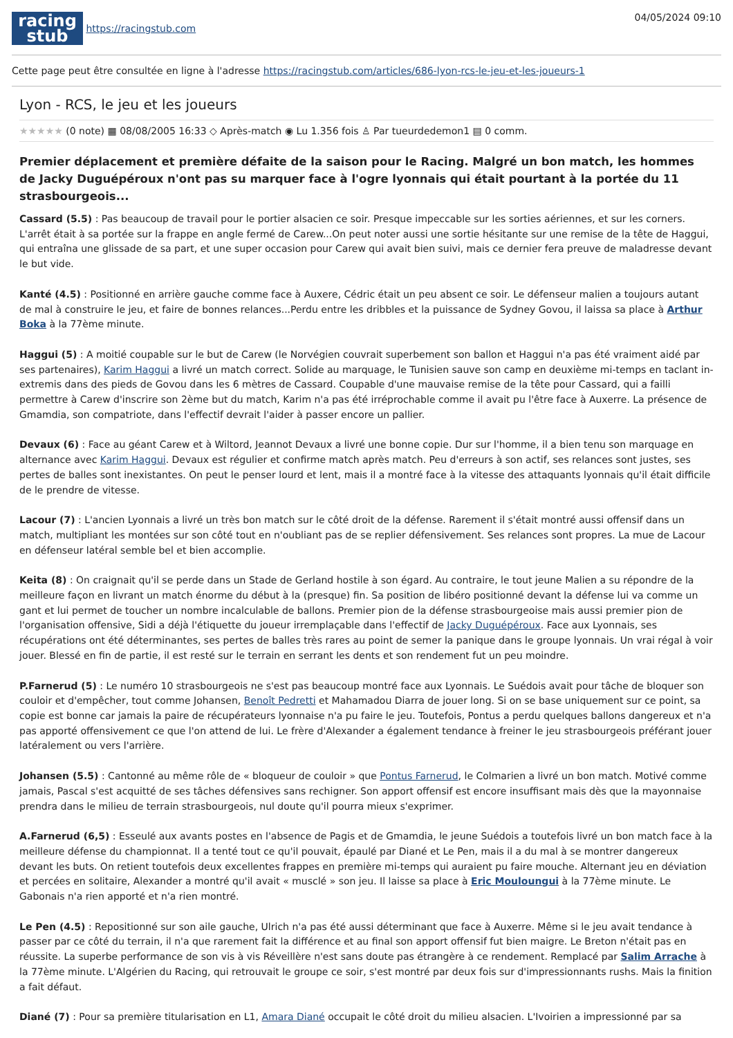racing
stub
https://racingstub.com
04/05/2024 09:10
Cette page peut être consultée en ligne à l'adresse https://racingstub.com/articles/686-lyon-rcs-le-jeu-et-les-joueurs-1
Lyon - RCS, le jeu et les joueurs
★★★★★ (0 note) ▦ 08/08/2005 16:33 ◇ Après-match ◉ Lu 1.356 fois ♙ Par tueurdedemon1 ▤ 0 comm.
Premier déplacement et première défaite de la saison pour le Racing. Malgré un bon match, les hommes de Jacky Duguépéroux n'ont pas su marquer face à l'ogre lyonnais qui était pourtant à la portée du 11 strasbourgeois...
Cassard (5.5) : Pas beaucoup de travail pour le portier alsacien ce soir. Presque impeccable sur les sorties aériennes, et sur les corners. L'arrêt était à sa portée sur la frappe en angle fermé de Carew...On peut noter aussi une sortie hésitante sur une remise de la tête de Haggui, qui entraîna une glissade de sa part, et une super occasion pour Carew qui avait bien suivi, mais ce dernier fera preuve de maladresse devant le but vide.
Kanté (4.5) : Positionné en arrière gauche comme face à Auxere, Cédric était un peu absent ce soir. Le défenseur malien a toujours autant de mal à construire le jeu, et faire de bonnes relances...Perdu entre les dribbles et la puissance de Sydney Govou, il laissa sa place à Arthur Boka à la 77ème minute.
Haggui (5) : A moitié coupable sur le but de Carew (le Norvégien couvrait superbement son ballon et Haggui n'a pas été vraiment aidé par ses partenaires), Karim Haggui a livré un match correct. Solide au marquage, le Tunisien sauve son camp en deuxième mi-temps en taclant in-extremis dans des pieds de Govou dans les 6 mètres de Cassard. Coupable d'une mauvaise remise de la tête pour Cassard, qui a failli permettre à Carew d'inscrire son 2ème but du match, Karim n'a pas été irréprochable comme il avait pu l'être face à Auxerre. La présence de Gmamdia, son compatriote, dans l'effectif devrait l'aider à passer encore un pallier.
Devaux (6) : Face au géant Carew et à Wiltord, Jeannot Devaux a livré une bonne copie. Dur sur l'homme, il a bien tenu son marquage en alternance avec Karim Haggui. Devaux est régulier et confirme match après match. Peu d'erreurs à son actif, ses relances sont justes, ses pertes de balles sont inexistantes. On peut le penser lourd et lent, mais il a montré face à la vitesse des attaquants lyonnais qu'il était difficile de le prendre de vitesse.
Lacour (7) : L'ancien Lyonnais a livré un très bon match sur le côté droit de la défense. Rarement il s'était montré aussi offensif dans un match, multipliant les montées sur son côté tout en n'oubliant pas de se replier défensivement. Ses relances sont propres. La mue de Lacour en défenseur latéral semble bel et bien accomplie.
Keita (8) : On craignait qu'il se perde dans un Stade de Gerland hostile à son égard. Au contraire, le tout jeune Malien a su répondre de la meilleure façon en livrant un match énorme du début à la (presque) fin. Sa position de libéro positionné devant la défense lui va comme un gant et lui permet de toucher un nombre incalculable de ballons. Premier pion de la défense strasbourgeoise mais aussi premier pion de l'organisation offensive, Sidi a déjà l'étiquette du joueur irremplaçable dans l'effectif de Jacky Duguépéroux. Face aux Lyonnais, ses récupérations ont été déterminantes, ses pertes de balles très rares au point de semer la panique dans le groupe lyonnais. Un vrai régal à voir jouer. Blessé en fin de partie, il est resté sur le terrain en serrant les dents et son rendement fut un peu moindre.
P.Farnerud (5) : Le numéro 10 strasbourgeois ne s'est pas beaucoup montré face aux Lyonnais. Le Suédois avait pour tâche de bloquer son couloir et d'empêcher, tout comme Johansen, Benoît Pedretti et Mahamadou Diarra de jouer long. Si on se base uniquement sur ce point, sa copie est bonne car jamais la paire de récupérateurs lyonnaise n'a pu faire le jeu. Toutefois, Pontus a perdu quelques ballons dangereux et n'a pas apporté offensivement ce que l'on attend de lui. Le frère d'Alexander a également tendance à freiner le jeu strasbourgeois préférant jouer latéralement ou vers l'arrière.
Johansen (5.5) : Cantonné au même rôle de « bloqueur de couloir » que Pontus Farnerud, le Colmarien a livré un bon match. Motivé comme jamais, Pascal s'est acquitté de ses tâches défensives sans rechigner. Son apport offensif est encore insuffisant mais dès que la mayonnaise prendra dans le milieu de terrain strasbourgeois, nul doute qu'il pourra mieux s'exprimer.
A.Farnerud (6,5) : Esseulé aux avants postes en l'absence de Pagis et de Gmamdia, le jeune Suédois a toutefois livré un bon match face à la meilleure défense du championnat. Il a tenté tout ce qu'il pouvait, épaulé par Diané et Le Pen, mais il a du mal à se montrer dangereux devant les buts. On retient toutefois deux excellentes frappes en première mi-temps qui auraient pu faire mouche. Alternant jeu en déviation et percées en solitaire, Alexander a montré qu'il avait « musclé » son jeu. Il laisse sa place à Eric Mouloungui à la 77ème minute. Le Gabonais n'a rien apporté et n'a rien montré.
Le Pen (4.5) : Repositionné sur son aile gauche, Ulrich n'a pas été aussi déterminant que face à Auxerre. Même si le jeu avait tendance à passer par ce côté du terrain, il n'a que rarement fait la différence et au final son apport offensif fut bien maigre. Le Breton n'était pas en réussite. La superbe performance de son vis à vis Réveillère n'est sans doute pas étrangère à ce rendement. Remplacé par Salim Arrache à la 77ème minute. L'Algérien du Racing, qui retrouvait le groupe ce soir, s'est montré par deux fois sur d'impressionnants rushs. Mais la finition a fait défaut.
Diané (7) : Pour sa première titularisation en L1, Amara Diané occupait le côté droit du milieu alsacien. L'Ivoirien a impressionné par sa